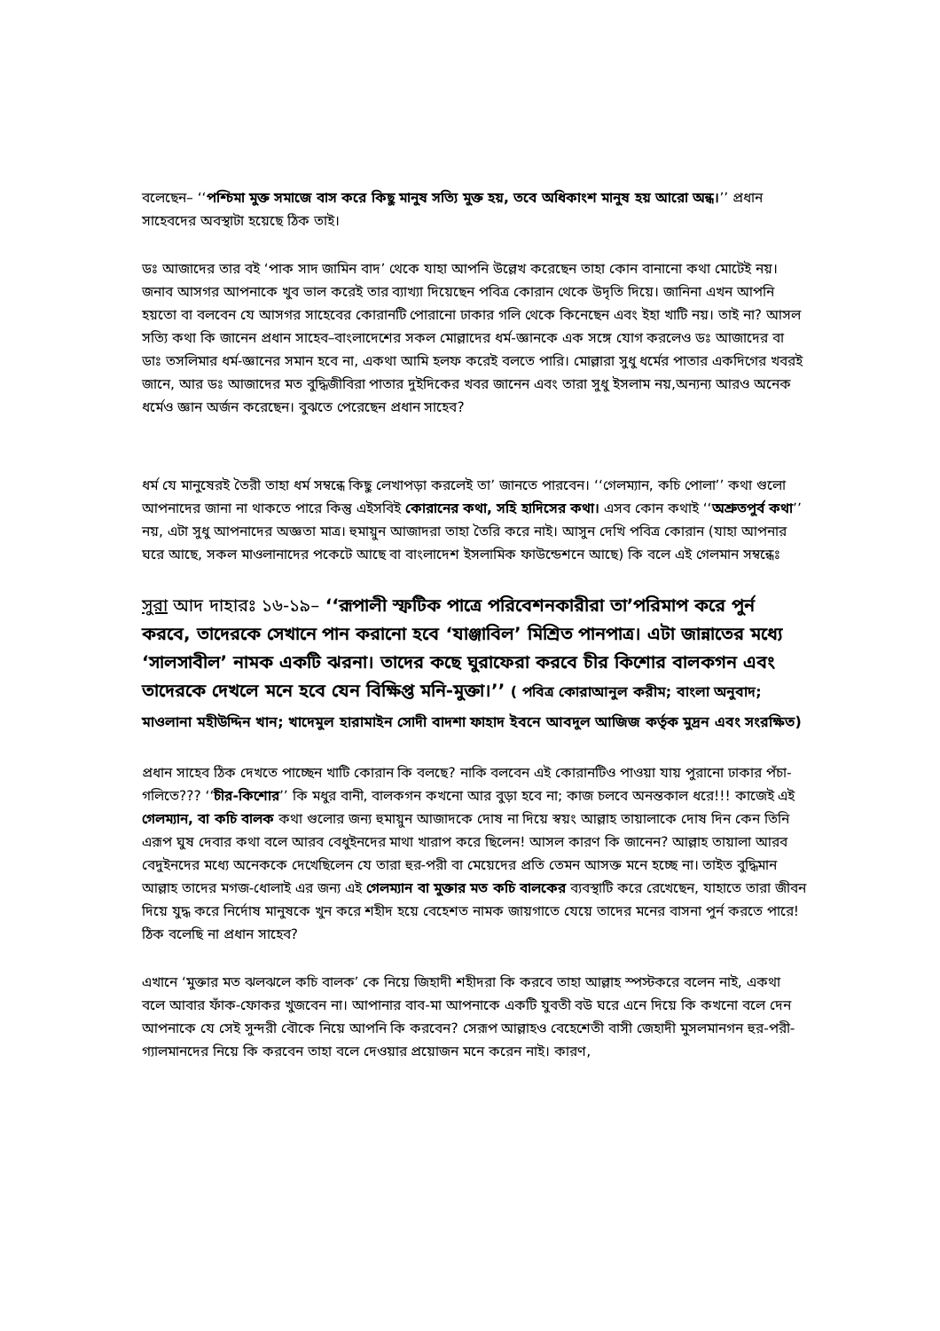বলেছেন– ‘‘পশ্চিমা মুক্ত সমাজে বাস করে কিছু মানুষ সত্যি মুক্ত হয়, তবে অধিকাংশ মানুষ হয় আরো অন্ধ।’’ প্রধান সাহেবদের অবস্থাটা হয়েছে ঠিক তাই।
ডঃ আজাদের তার বই ‘পাক সাদ জামিন বাদ’ থেকে যাহা আপনি উল্লেখ করেছেন তাহা কোন বানানো কথা মোটেই নয়। জনাব আসগর আপনাকে খুব ভাল করেই তার ব্যাখ্যা দিয়েছেন পবিত্র কোরান থেকে উদৃতি দিয়ে। জানিনা এখন আপনি হয়তো বা বলবেন যে আসগর সাহেবের কোরানটি পোরানো ঢাকার গলি থেকে কিনেছেন এবং ইহা খাটি নয়। তাই না? আসল সত্যি কথা কি জানেন প্রধান সাহেব–বাংলাদেশের সকল মোল্লাদের ধর্ম-জ্ঞানকে এক সঙ্গে যোগ করলেও ডঃ আজাদের বা ডাঃ তসলিমার ধর্ম-জ্ঞানের সমান হবে না, একথা আমি হলফ করেই বলতে পারি। মোল্লারা সুধু ধর্মের পাতার একদিগের খবরই জানে, আর ডঃ আজাদের মত বুদ্ধিজীবিরা পাতার দুইদিকের খবর জানেন এবং তারা সুধু ইসলাম নয়,অন্যন্য আরও অনেক ধর্মেও জ্ঞান অর্জন করেছেন। বুঝতে পেরেছেন প্রধান সাহেব?
ধর্ম যে মানুষেরই তৈরী তাহা ধর্ম সম্বন্ধে কিছু লেখাপড়া করলেই তা’ জানতে পারবেন। ‘‘গেলম্যান, কচি পোলা’’ কথা গুলো আপনাদের জানা না থাকতে পারে কিন্তু এইসবিই কোরানের কথা, সহি হাদিসের কথা। এসব কোন কথাই ‘‘অশ্রুতপুর্ব কথা’’ নয়, এটা সুধু আপনাদের অজ্ঞতা মাত্র। হুমায়ুন আজাদরা তাহা তৈরি করে নাই। আসুন দেখি পবিত্র কোরান (যাহা আপনার ঘরে আছে, সকল মাওলানাদের পকেটে আছে বা বাংলাদেশ ইসলামিক ফাউন্ডেশনে আছে) কি বলে এই গেলমান সম্বন্ধেঃ
সুরা আদ দাহারঃ ১৬-১৯– ‘‘রূপালী স্ফটিক পাত্রে পরিবেশনকারীরা তা’পরিমাপ করে পুর্ন করবে, তাদেরকে সেখানে পান করানো হবে ‘যাঞ্জাবিল’ মিশ্রিত পানপাত্র। এটা জান্নাতের মধ্যে ‘সালসাবীল’ নামক একটি ঝরনা। তাদের কছে ঘুরাফেরা করবে চীর কিশোর বালকগন এবং তাদেরকে দেখলে মনে হবে যেন বিক্ষিপ্ত মনি-মুক্তা।’’ ( পবিত্র কোরাআনুল করীম; বাংলা অনুবাদ; মাওলানা মহীউদ্দিন খান; খাদেমুল হারামাইন সোদী বাদশা ফাহাদ ইবনে আবদুল আজিজ কর্তৃক মুদ্রন এবং সংরক্ষিত)
প্রধান সাহেব ঠিক দেখতে পাচ্ছেন খাটি কোরান কি বলছে? নাকি বলবেন এই কোরানটিও পাওয়া যায় পুরানো ঢাকার পঁচা-গলিতে??? ‘‘চীর-কিশোর’’ কি মধুর বানী, বালকগন কখনো আর বুড়া হবে না; কাজ চলবে অনন্তকাল ধরে!!! কাজেই এই গেলম্যান, বা কচি বালক কথা গুলোর জন্য হুমায়ুন আজাদকে দোষ না দিয়ে স্বয়ং আল্লাহ তায়ালাকে দোষ দিন কেন তিনি এরূপ ঘুষ দেবার কথা বলে আরব বেধুইনদের মাথা খারাপ করে ছিলেন! আসল কারণ কি জানেন? আল্লাহ তায়ালা আরব বেদুইনদের মধ্যে অনেককে দেখেছিলেন যে তারা হুর-পরী বা মেয়েদের প্রতি তেমন আসক্ত মনে হচ্ছে না। তাইত বুদ্ধিমান আল্লাহ তাদের মগজ-ধোলাই এর জন্য এই গেলম্যান বা মুক্তার মত কচি বালকের ব্যবস্থাটি করে রেখেছেন, যাহাতে তারা জীবন দিয়ে যুদ্ধ করে নির্দোষ মানুষকে খুন করে শহীদ হয়ে বেহেশত নামক জায়গাতে যেয়ে তাদের মনের বাসনা পুর্ন করতে পারে! ঠিক বলেছি না প্রধান সাহেব?
এখানে ‘মুক্তার মত ঝলঝলে কচি বালক’ কে নিয়ে জিহাদী শহীদরা কি করবে তাহা আল্লাহ স্পস্টকরে বলেন নাই, একথা বলে আবার ফাঁক-ফোকর খুজবেন না। আপানার বাব-মা আপনাকে একটি যুবতী বউ ঘরে এনে দিয়ে কি কখনো বলে দেন আপনাকে যে সেই সুন্দরী বৌকে নিয়ে আপনি কি করবেন? সেরূপ আল্লাহও বেহেশেতী বাসী জেহাদী মুসলমানগন হুর-পরী-গ্যালমানদের নিয়ে কি করবেন তাহা বলে দেওয়ার প্রয়োজন মনে করেন নাই। কারণ,